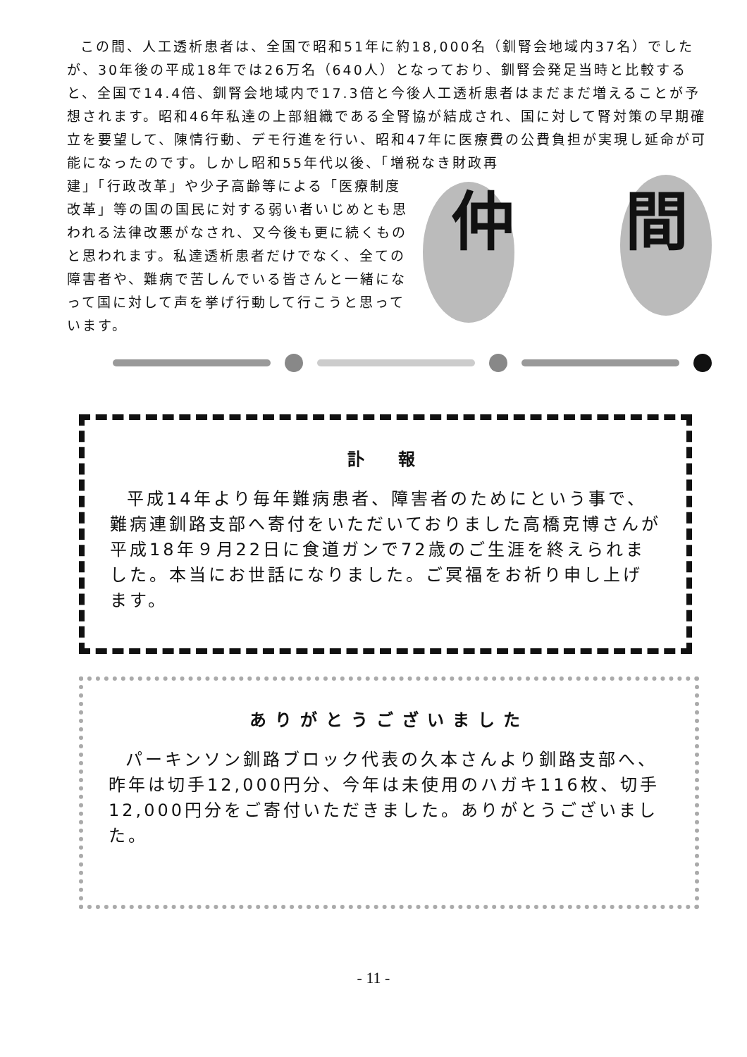この間、人工透析患者は、全国で昭和51年に約18,000名（釧腎会地域内37名）でしたが、30年後の平成18年では26万名（640人）となっており、釧腎会発足当時と比較すると、全国で14.4倍、釧腎会地域内で17.3倍と今後人工透析患者はまだまだ増えることが予想されます。昭和46年私達の上部組織である全腎協が結成され、国に対して腎対策の早期確立を要望して、陳情行動、デモ行進を行い、昭和47年に医療費の公費負担が実現し延命が可能になったのです。しかし昭和55年代以後、「増税なき財政再
建」「行政改革」や少子高齢等による「医療制度改革」等の国の国民に対する弱い者いじめとも思われる法律改悪がなされ、又今後も更に続くものと思われます。私達透析患者だけでなく、全ての障害者や、難病で苦しんでいる皆さんと一緒になって国に対して声を挙げ行動して行こうと思っています。
仲 間
訃　報
平成14年より毎年難病患者、障害者のためにという事で、難病連釧路支部へ寄付をいただいておりました高橋克博さんが平成18年９月22日に食道ガンで72歳のご生涯を終えられました。本当にお世話になりました。ご冥福をお祈り申し上げます。
ありがとうございました
パーキンソン釧路ブロック代表の久本さんより釧路支部へ、昨年は切手12,000円分、今年は未使用のハガキ116枚、切手12,000円分をご寄付いただきました。ありがとうございました。
- 11 -